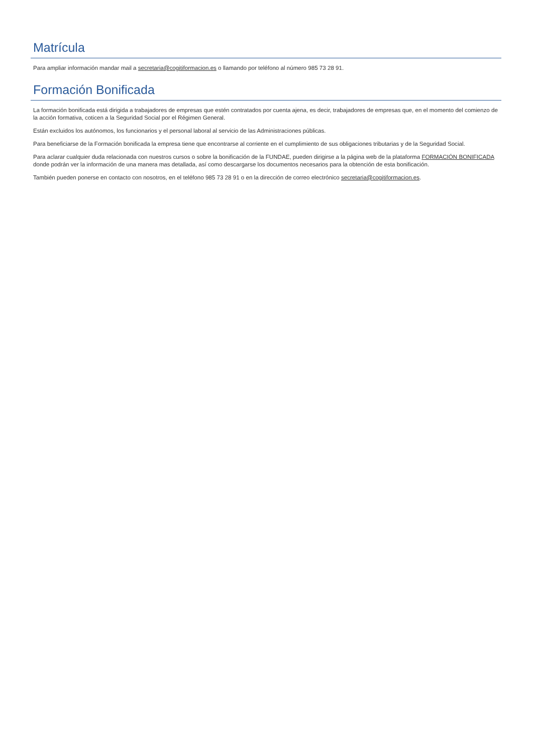Matrícula
Para ampliar información mandar mail a secretaria@cogitiformacion.es o llamando por teléfono al número 985 73 28 91.
Formación Bonificada
La formación bonificada está dirigida a trabajadores de empresas que estén contratados por cuenta ajena, es decir, trabajadores de empresas que, en el momento del comienzo de la acción formativa, coticen a la Seguridad Social por el Régimen General.
Están excluidos los autónomos, los funcionarios y el personal laboral al servicio de las Administraciones públicas.
Para beneficiarse de la Formación bonificada la empresa tiene que encontrarse al corriente en el cumplimiento de sus obligaciones tributarias y de la Seguridad Social.
Para aclarar cualquier duda relacionada con nuestros cursos o sobre la bonificación de la FUNDAE, pueden dirigirse a la página web de la plataforma FORMACIÓN BONIFICADA donde podrán ver la información de una manera mas detallada, así como descargarse los documentos necesarios para la obtención de esta bonificación.
También pueden ponerse en contacto con nosotros, en el teléfono 985 73 28 91 o en la dirección de correo electrónico secretaria@cogitiformacion.es.